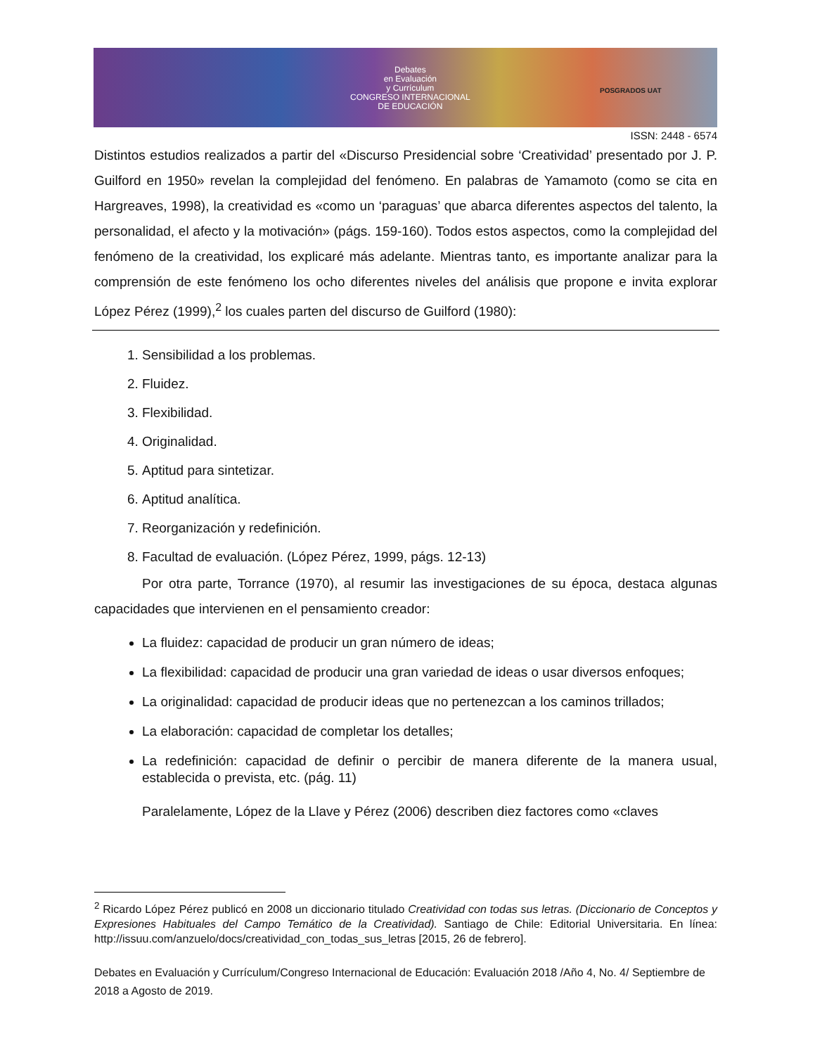Debates
en Evaluación
y Currículum
CONGRESO INTERNACIONAL
DE EDUCACIÓN
POSGRADOS UAT
ISSN: 2448 - 6574
Distintos estudios realizados a partir del «Discurso Presidencial sobre ‘Creatividad’ presentado por J. P. Guilford en 1950» revelan la complejidad del fenómeno. En palabras de Yamamoto (como se cita en Hargreaves, 1998), la creatividad es «como un ‘paraguas’ que abarca diferentes aspectos del talento, la personalidad, el afecto y la motivación» (págs. 159-160). Todos estos aspectos, como la complejidad del fenómeno de la creatividad, los explicaré más adelante. Mientras tanto, es importante analizar para la comprensión de este fenómeno los ocho diferentes niveles del análisis que propone e invita explorar López Pérez (1999),<sup>2</sup> los cuales parten del discurso de Guilford (1980):
1. Sensibilidad a los problemas.
2. Fluidez.
3. Flexibilidad.
4. Originalidad.
5. Aptitud para sintetizar.
6. Aptitud analítica.
7. Reorganización y redefinición.
8. Facultad de evaluación. (López Pérez, 1999, págs. 12-13)
Por otra parte, Torrance (1970), al resumir las investigaciones de su época, destaca algunas capacidades que intervienen en el pensamiento creador:
La fluidez: capacidad de producir un gran número de ideas;
La flexibilidad: capacidad de producir una gran variedad de ideas o usar diversos enfoques;
La originalidad: capacidad de producir ideas que no pertenezcan a los caminos trillados;
La elaboración: capacidad de completar los detalles;
La redefinición: capacidad de definir o percibir de manera diferente de la manera usual, establecida o prevista, etc. (pág. 11)
Paralelamente, López de la Llave y Pérez (2006) describen diez factores como «claves
<sup>2</sup> Ricardo López Pérez publicó en 2008 un diccionario titulado Creatividad con todas sus letras. (Diccionario de Conceptos y Expresiones Habituales del Campo Temático de la Creatividad). Santiago de Chile: Editorial Universitaria. En línea: http://issuu.com/anzuelo/docs/creatividad_con_todas_sus_letras [2015, 26 de febrero].
Debates en Evaluación y Currículum/Congreso Internacional de Educación: Evaluación 2018 /Año 4, No. 4/ Septiembre de 2018 a Agosto de 2019.